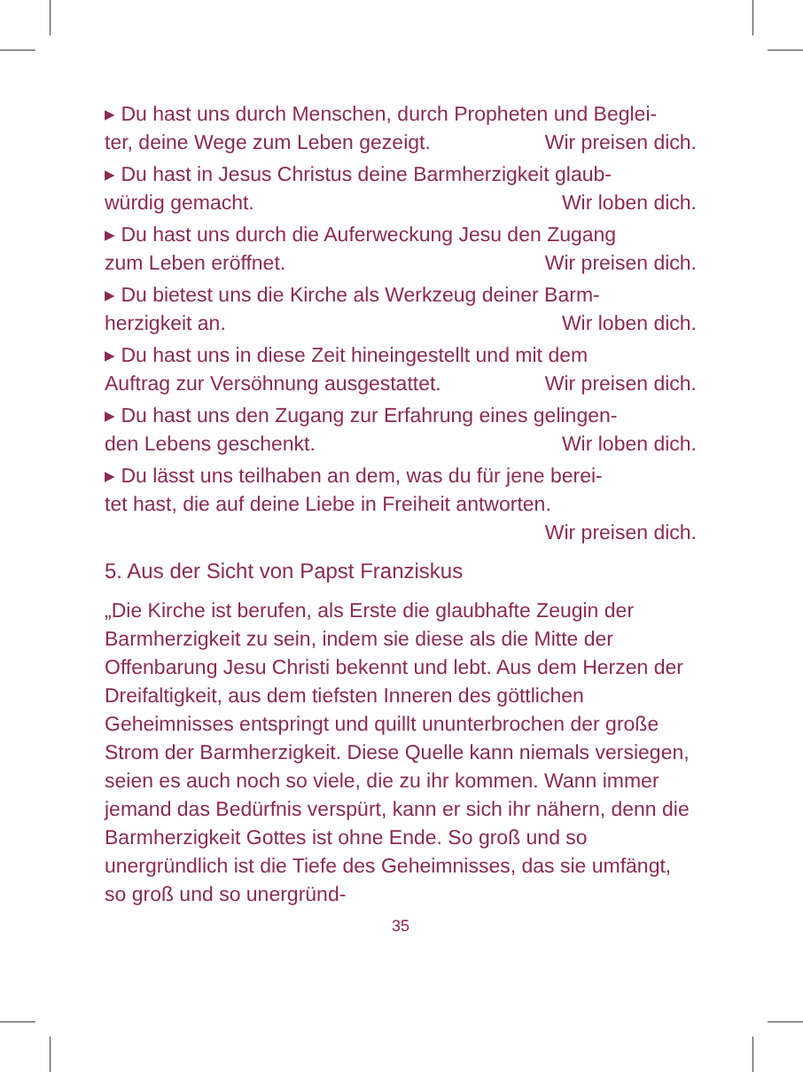▸ Du hast uns durch Menschen, durch Propheten und Beglei-
ter, deine Wege zum Leben gezeigt. Wir preisen dich.
▸ Du hast in Jesus Christus deine Barmherzigkeit glaub-
würdig gemacht. Wir loben dich.
▸ Du hast uns durch die Auferweckung Jesu den Zugang
zum Leben eröffnet. Wir preisen dich.
▸ Du bietest uns die Kirche als Werkzeug deiner Barm-
herzigkeit an. Wir loben dich.
▸ Du hast uns in diese Zeit hineingestellt und mit dem
Auftrag zur Versöhnung ausgestattet. Wir preisen dich.
▸ Du hast uns den Zugang zur Erfahrung eines gelingen-
den Lebens geschenkt. Wir loben dich.
▸ Du lässt uns teilhaben an dem, was du für jene berei-
tet hast, die auf deine Liebe in Freiheit antworten.
Wir preisen dich.
5. Aus der Sicht von Papst Franziskus
„Die Kirche ist berufen, als Erste die glaubhafte Zeugin der Barmherzigkeit zu sein, indem sie diese als die Mitte der Offenbarung Jesu Christi bekennt und lebt. Aus dem Herzen der Dreifaltigkeit, aus dem tiefsten Inneren des göttlichen Geheimnisses entspringt und quillt ununterbro­chen der große Strom der Barmherzigkeit. Diese Quelle kann niemals versiegen, seien es auch noch so viele, die zu ihr kommen. Wann immer jemand das Bedürfnis verspürt, kann er sich ihr nähern, denn die Barmherzigkeit Gottes ist ohne Ende. So groß und so unergründlich ist die Tiefe des Geheimnisses, das sie umfängt, so groß und so unergründ-
35